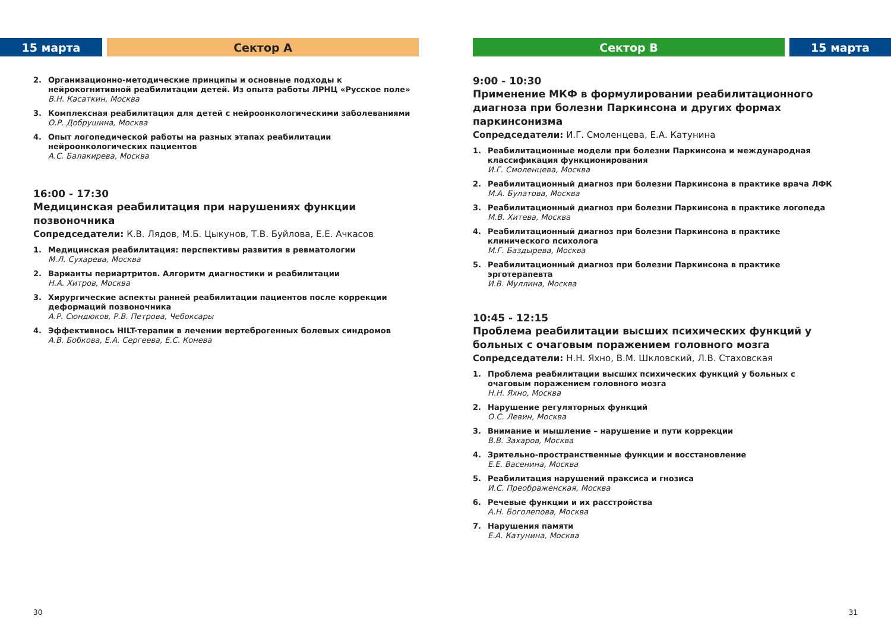15 марта Сектор А
2. Организационно-методические принципы и основные подходы к нейрокогнитивной реабилитации детей. Из опыта работы ЛРНЦ «Русское поле»
В.Н. Касаткин, Москва
3. Комплексная реабилитация для детей с нейроонкологическими заболеваниями
О.Р. Добрушина, Москва
4. Опыт логопедической работы на разных этапах реабилитации нейроонкологических пациентов
А.С. Балакирева, Москва
16:00 - 17:30
Медицинская реабилитация при нарушениях функции позвоночника
Сопредседатели: К.В. Лядов, М.Б. Цыкунов, Т.В. Буйлова, Е.Е. Ачкасов
1. Медицинская реабилитация: перспективы развития в ревматологии
М.Л. Сухарева, Москва
2. Варианты периартритов. Алгоритм диагностики и реабилитации
Н.А. Хитров, Москва
3. Хирургические аспекты ранней реабилитации пациентов после коррекции деформаций позвоночника
А.Р. Сюндюков, Р.В. Петрова, Чебоксары
4. Эффективнось HILT-терапии в лечении вертеброгенных болевых синдромов
А.В. Бобкова, Е.А. Сергеева, Е.С. Конева
30
Сектор В 15 марта
9:00 - 10:30
Применение МКФ в формулировании реабилитационного диагноза при болезни Паркинсона и других формах паркинсонизма
Сопредседатели: И.Г. Смоленцева, Е.А. Катунина
1. Реабилитационные модели при болезни Паркинсона и международная классификация функционирования
И.Г. Смоленцева, Москва
2. Реабилитационный диагноз при болезни Паркинсона в практике врача ЛФК
М.А. Булатова, Москва
3. Реабилитационный диагноз при болезни Паркинсона в практике логопеда
М.В. Хитева, Москва
4. Реабилитационный диагноз при болезни Паркинсона в практике клинического психолога
М.Г. Баздырева, Москва
5. Реабилитационный диагноз при болезни Паркинсона в практике эрготерапевта
И.В. Муллина, Москва
10:45 - 12:15
Проблема реабилитации высших психических функций у больных с очаговым поражением головного мозга
Сопредседатели: Н.Н. Яхно, В.М. Шкловский, Л.В. Стаховская
1. Проблема реабилитации высших психических функций у больных с очаговым поражением головного мозга
Н.Н. Яхно, Москва
2. Нарушение регуляторных функций
О.С. Левин, Москва
3. Внимание и мышление – нарушение и пути коррекции
В.В. Захаров, Москва
4. Зрительно-пространственные функции и восстановление
Е.Е. Васенина, Москва
5. Реабилитация нарушений праксиса и гнозиса
И.С. Преображенская, Москва
6. Речевые функции и их расстройства
А.Н. Боголепова, Москва
7. Нарушения памяти
Е.А. Катунина, Москва
31